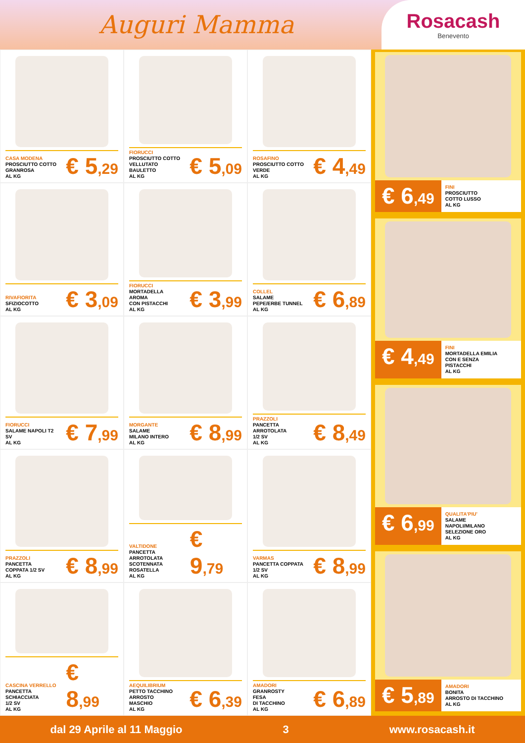Auguri Mamma
Rosacash
Benevento
CASA MODENA
PROSCIUTTO COTTO
GRANROSA
AL KG
€ 5,29
FIORUCCI
PROSCIUTTO COTTO
VELLUTATO
BAULETTO
AL KG
€ 5,09
ROSAFINO
PROSCIUTTO COTTO
VERDE
AL KG
€ 4,49
RIVAFIORITA
SFIZIOCOTTO
AL KG
€ 3,09
FIORUCCI
MORTADELLA
AROMA
CON PISTACCHI
AL KG
€ 3,99
COLLEL
SALAME
PEPE/ERBE TUNNEL
AL KG
€ 6,89
FIORUCCI
SALAME NAPOLI T2
SV
AL KG
€ 7,99
MORGANTE
SALAME
MILANO INTERO
AL KG
€ 8,99
PRAZZOLI
PANCETTA
ARROTOLATA
1/2 SV
AL KG
€ 8,49
PRAZZOLI
PANCETTA
COPPATA 1/2 SV
AL KG
€ 8,99
VALTIDONE
PANCETTA ARROTOLATA
SCOTENNATA
ROSATELLA
AL KG
€ 9,79
VARMAS
PANCETTA COPPATA
1/2 SV
AL KG
€ 8,99
CASCINA VERRELLO
PANCETTA SCHIACCIATA
1/2 SV
AL KG
€ 8,99
AEQUILIBRIUM
PETTO TACCHINO
ARROSTO
MASCHIO
AL KG
€ 6,39
AMADORI
GRANROSTY
FESA
DI TACCHINO
AL KG
€ 6,89
€ 6,49
FINI
PROSCIUTTO
COTTO LUSSO
AL KG
€ 4,49
FINI
MORTADELLA EMILIA
CON E SENZA
PISTACCHI
AL KG
€ 6,99
QUALITA'PIU'
SALAME
NAPOLI/MILANO
SELEZIONE ORO
AL KG
€ 5,89
AMADORI
BONITA
ARROSTO DI TACCHINO
AL KG
dal 29 Aprile al 11 Maggio 3 www.rosacash.it